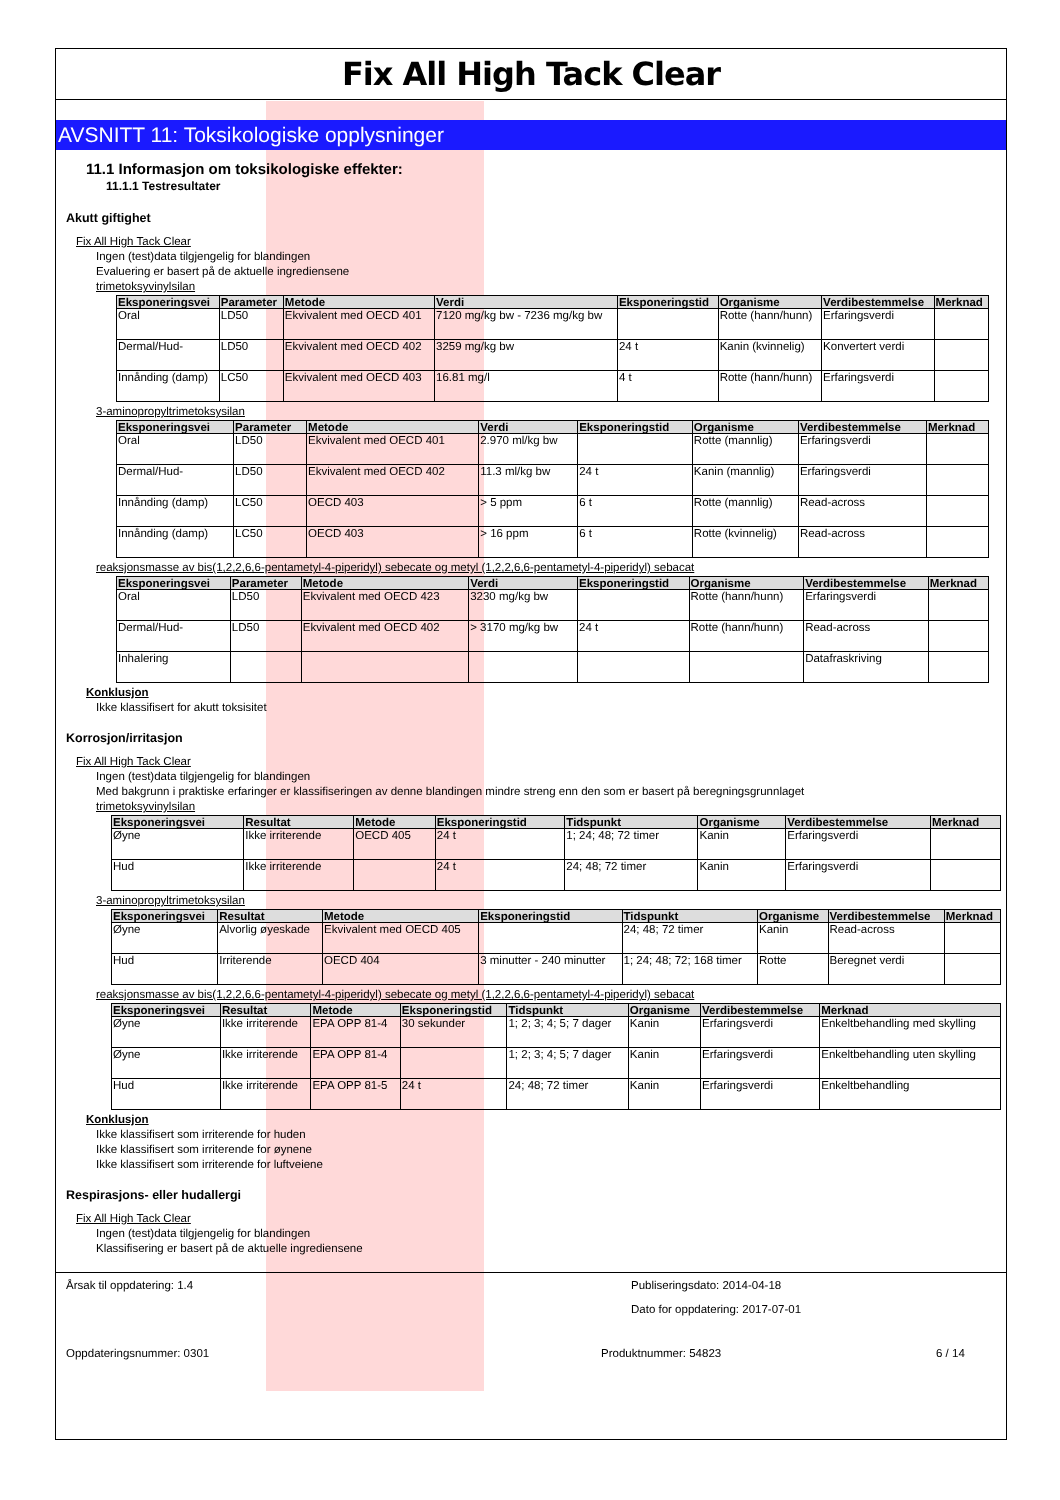Fix All High Tack Clear
AVSNITT 11: Toksikologiske opplysninger
11.1 Informasjon om toksikologiske effekter:
11.1.1 Testresultater
Akutt giftighet
Fix All High Tack Clear
Ingen (test)data tilgjengelig for blandingen
Evaluering er basert på de aktuelle ingrediensene
trimetoksyvinylsilan
| Eksponeringsvei | Parameter | Metode | Verdi | Eksponeringstid | Organisme | Verdibestemmelse | Merknad |
| --- | --- | --- | --- | --- | --- | --- | --- |
| Oral | LD50 | Ekvivalent med OECD 401 | 7120 mg/kg bw - 7236 mg/kg bw | | Rotte (hann/hunn) | Erfaringsverdi | |
| Dermal/Hud- | LD50 | Ekvivalent med OECD 402 | 3259 mg/kg bw | 24 t | Kanin (kvinnelig) | Konvertert verdi | |
| Innånding (damp) | LC50 | Ekvivalent med OECD 403 | 16.81 mg/l | 4 t | Rotte (hann/hunn) | Erfaringsverdi | |
3-aminopropyltrimetoksysilan
| Eksponeringsvei | Parameter | Metode | Verdi | Eksponeringstid | Organisme | Verdibestemmelse | Merknad |
| --- | --- | --- | --- | --- | --- | --- | --- |
| Oral | LD50 | Ekvivalent med OECD 401 | 2.970 ml/kg bw | | Rotte (mannlig) | Erfaringsverdi | |
| Dermal/Hud- | LD50 | Ekvivalent med OECD 402 | 11.3 ml/kg bw | 24 t | Kanin (mannlig) | Erfaringsverdi | |
| Innånding (damp) | LC50 | OECD 403 | > 5 ppm | 6 t | Rotte (mannlig) | Read-across | |
| Innånding (damp) | LC50 | OECD 403 | > 16 ppm | 6 t | Rotte (kvinnelig) | Read-across | |
reaksjonsmasse av bis(1,2,2,6,6-pentametyl-4-piperidyl) sebecate og metyl (1,2,2,6,6-pentametyl-4-piperidyl) sebacat
| Eksponeringsvei | Parameter | Metode | Verdi | Eksponeringstid | Organisme | Verdibestemmelse | Merknad |
| --- | --- | --- | --- | --- | --- | --- | --- |
| Oral | LD50 | Ekvivalent med OECD 423 | 3230 mg/kg bw | | Rotte (hann/hunn) | Erfaringsverdi | |
| Dermal/Hud- | LD50 | Ekvivalent med OECD 402 | > 3170 mg/kg bw | 24 t | Rotte (hann/hunn) | Read-across | |
| Inhalering | | | | | | Datafraskriving | |
Konklusjon
Ikke klassifisert for akutt toksisitet
Korrosjon/irritasjon
Fix All High Tack Clear
Ingen (test)data tilgjengelig for blandingen
Med bakgrunn i praktiske erfaringer er klassifiseringen av denne blandingen mindre streng enn den som er basert på beregningsgrunnlaget
trimetoksyvinylsilan
| Eksponeringsvei | Resultat | Metode | Eksponeringstid | Tidspunkt | Organisme | Verdibestemmelse | Merknad |
| --- | --- | --- | --- | --- | --- | --- | --- |
| Øyne | Ikke irriterende | OECD 405 | 24 t | 1; 24; 48; 72 timer | Kanin | Erfaringsverdi | |
| Hud | Ikke irriterende | | 24 t | 24; 48; 72 timer | Kanin | Erfaringsverdi | |
3-aminopropyltrimetoksysilan
| Eksponeringsvei | Resultat | Metode | Eksponeringstid | Tidspunkt | Organisme | Verdibestemmelse | Merknad |
| --- | --- | --- | --- | --- | --- | --- | --- |
| Øyne | Alvorlig øyeskade | Ekvivalent med OECD 405 | | 24; 48; 72 timer | Kanin | Read-across | |
| Hud | Irriterende | OECD 404 | 3 minutter - 240 minutter | 1; 24; 48; 72; 168 timer | Rotte | Beregnet verdi | |
reaksjonsmasse av bis(1,2,2,6,6-pentametyl-4-piperidyl) sebecate og metyl (1,2,2,6,6-pentametyl-4-piperidyl) sebacat
| Eksponeringsvei | Resultat | Metode | Eksponeringstid | Tidspunkt | Organisme | Verdibestemmelse | Merknad |
| --- | --- | --- | --- | --- | --- | --- | --- |
| Øyne | Ikke irriterende | EPA OPP 81-4 | 30 sekunder | 1; 2; 3; 4; 5; 7 dager | Kanin | Erfaringsverdi | Enkeltbehandling med skylling |
| Øyne | Ikke irriterende | EPA OPP 81-4 | | 1; 2; 3; 4; 5; 7 dager | Kanin | Erfaringsverdi | Enkeltbehandling uten skylling |
| Hud | Ikke irriterende | EPA OPP 81-5 | 24 t | 24; 48; 72 timer | Kanin | Erfaringsverdi | Enkeltbehandling |
Konklusjon
Ikke klassifisert som irriterende for huden
Ikke klassifisert som irriterende for øynene
Ikke klassifisert som irriterende for luftveiene
Respirasjons- eller hudallergi
Fix All High Tack Clear
Ingen (test)data tilgjengelig for blandingen
Klassifisering er basert på de aktuelle ingrediensene
Årsak til oppdatering: 1.4 Publiseringsdato: 2014-04-18
Dato for oppdatering: 2017-07-01
Oppdateringsnummer: 0301 Produktnummer: 54823 6 / 14